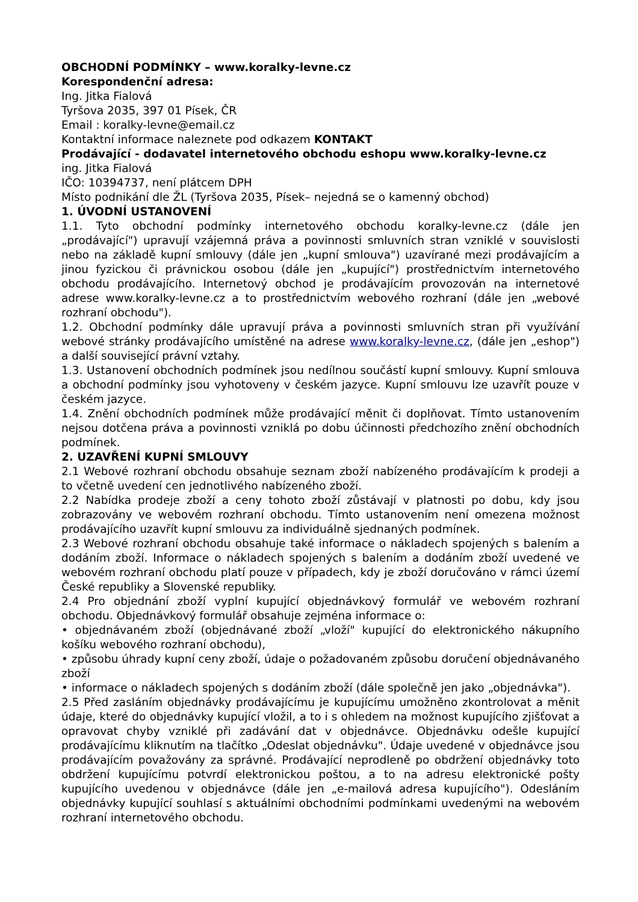OBCHODNÍ PODMÍNKY – www.koralky-levne.cz
Korespondenční adresa:
Ing. Jitka Fialová
Tyršova 2035, 397 01 Písek, ČR
Email : koralky-levne@email.cz
Kontaktní informace naleznete pod odkazem KONTAKT
Prodávající - dodavatel internetového obchodu eshopu www.koralky-levne.cz
ing. Jitka Fialová
IČO: 10394737, není plátcem DPH
Místo podnikání dle ŽL (Tyršova 2035, Písek– nejedná se o kamenný obchod)
1. ÚVODNÍ USTANOVENÍ
1.1. Tyto obchodní podmínky internetového obchodu koralky-levne.cz (dále jen „prodávající") upravují vzájemná práva a povinnosti smluvních stran vzniklé v souvislosti nebo na základě kupní smlouvy (dále jen „kupní smlouva") uzavírané mezi prodávajícím a jinou fyzickou či právnickou osobou (dále jen „kupující") prostřednictvím internetového obchodu prodávajícího. Internetový obchod je prodávajícím provozován na internetové adrese www.koralky-levne.cz a to prostřednictvím webového rozhraní (dále jen „webové rozhraní obchodu").
1.2. Obchodní podmínky dále upravují práva a povinnosti smluvních stran při využívání webové stránky prodávajícího umístěné na adrese www.koralky-levne.cz, (dále jen „eshop") a další související právní vztahy.
1.3. Ustanovení obchodních podmínek jsou nedílnou součástí kupní smlouvy. Kupní smlouva a obchodní podmínky jsou vyhotoveny v českém jazyce. Kupní smlouvu lze uzavřít pouze v českém jazyce.
1.4. Znění obchodních podmínek může prodávající měnit či doplňovat. Tímto ustanovením nejsou dotčena práva a povinnosti vzniklá po dobu účinnosti předchozího znění obchodních podmínek.
2. UZAVŘENÍ KUPNÍ SMLOUVY
2.1 Webové rozhraní obchodu obsahuje seznam zboží nabízeného prodávajícím k prodeji a to včetně uvedení cen jednotlivého nabízeného zboží.
2.2 Nabídka prodeje zboží a ceny tohoto zboží zůstávají v platnosti po dobu, kdy jsou zobrazovány ve webovém rozhraní obchodu. Tímto ustanovením není omezena možnost prodávajícího uzavřít kupní smlouvu za individuálně sjednaných podmínek.
2.3 Webové rozhraní obchodu obsahuje také informace o nákladech spojených s balením a dodáním zboží. Informace o nákladech spojených s balením a dodáním zboží uvedené ve webovém rozhraní obchodu platí pouze v případech, kdy je zboží doručováno v rámci území České republiky a Slovenské republiky.
2.4 Pro objednání zboží vyplní kupující objednávkový formulář ve webovém rozhraní obchodu. Objednávkový formulář obsahuje zejména informace o:
• objednávaném zboží (objednávané zboží „vloží" kupující do elektronického nákupního košíku webového rozhraní obchodu),
• způsobu úhrady kupní ceny zboží, údaje o požadovaném způsobu doručení objednávaného zboží
• informace o nákladech spojených s dodáním zboží (dále společně jen jako „objednávka").
2.5 Před zasláním objednávky prodávajícímu je kupujícímu umožněno zkontrolovat a měnit údaje, které do objednávky kupující vložil, a to i s ohledem na možnost kupujícího zjišťovat a opravovat chyby vzniklé při zadávání dat v objednávce. Objednávku odešle kupující prodávajícímu kliknutím na tlačítko „Odeslat objednávku". Údaje uvedené v objednávce jsou prodávajícím považovány za správné. Prodávající neprodleně po obdržení objednávky toto obdržení kupujícímu potvrdí elektronickou poštou, a to na adresu elektronické pošty kupujícího uvedenou v objednávce (dále jen „e-mailová adresa kupujícího"). Odesláním objednávky kupující souhlasí s aktuálními obchodními podmínkami uvedenými na webovém rozhraní internetového obchodu.